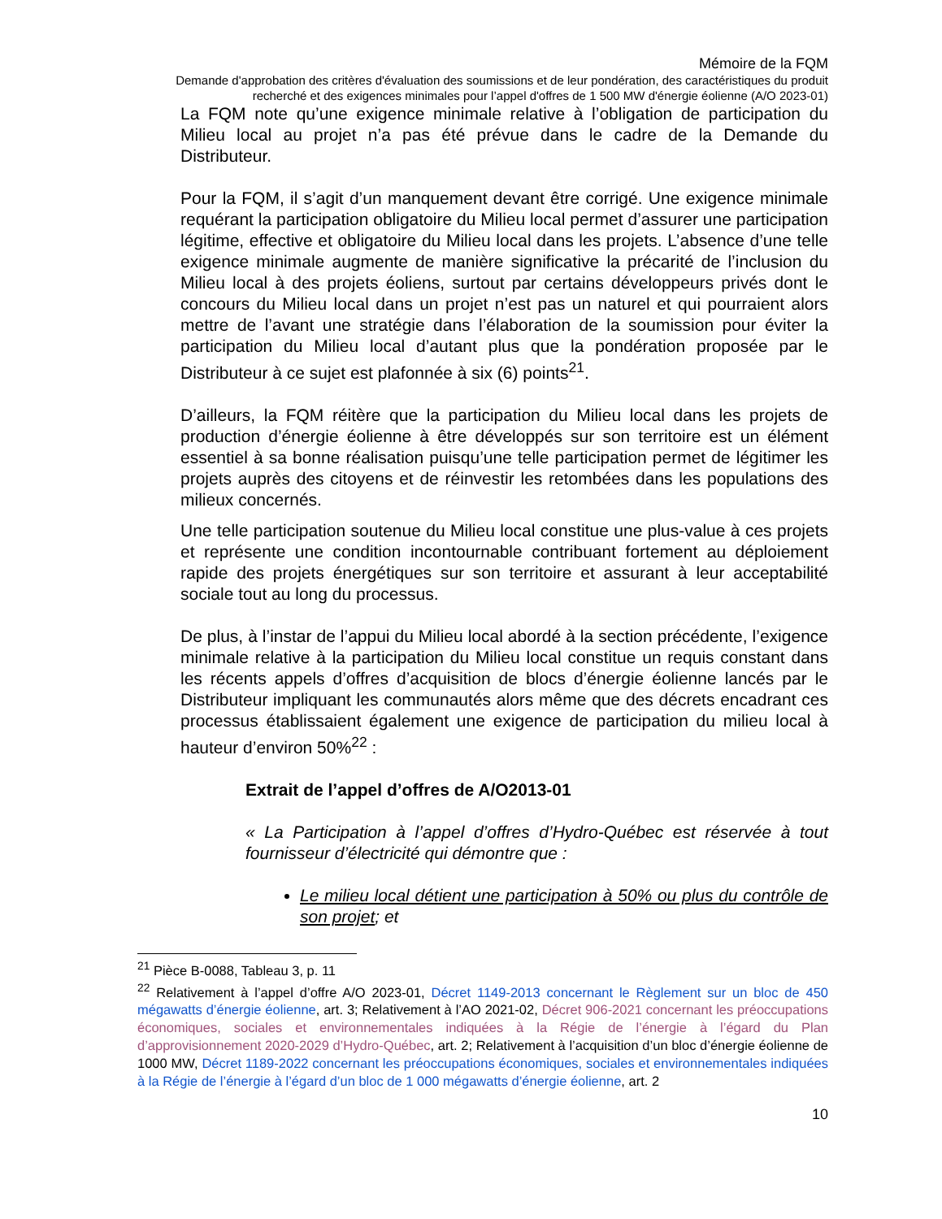Mémoire de la FQM
Demande d'approbation des critères d'évaluation des soumissions et de leur pondération, des caractéristiques du produit recherché et des exigences minimales pour l’appel d'offres de 1 500 MW d'énergie éolienne (A/O 2023-01)
La FQM note qu’une exigence minimale relative à l’obligation de participation du Milieu local au projet n’a pas été prévue dans le cadre de la Demande du Distributeur.
Pour la FQM, il s’agit d’un manquement devant être corrigé. Une exigence minimale requérant la participation obligatoire du Milieu local permet d’assurer une participation légitime, effective et obligatoire du Milieu local dans les projets. L’absence d’une telle exigence minimale augmente de manière significative la précarité de l’inclusion du Milieu local à des projets éoliens, surtout par certains développeurs privés dont le concours du Milieu local dans un projet n’est pas un naturel et qui pourraient alors mettre de l’avant une stratégie dans l’élaboration de la soumission pour éviter la participation du Milieu local d’autant plus que la pondération proposée par le Distributeur à ce sujet est plafonnée à six (6) points<sup>21</sup>.
D’ailleurs, la FQM réitère que la participation du Milieu local dans les projets de production d’énergie éolienne à être développés sur son territoire est un élément essentiel à sa bonne réalisation puisqu’une telle participation permet de légitimer les projets auprès des citoyens et de réinvestir les retombées dans les populations des milieux concernés.
Une telle participation soutenue du Milieu local constitue une plus-value à ces projets et représente une condition incontournable contribuant fortement au déploiement rapide des projets énergétiques sur son territoire et assurant à leur acceptabilité sociale tout au long du processus.
De plus, à l’instar de l’appui du Milieu local abordé à la section précédente, l’exigence minimale relative à la participation du Milieu local constitue un requis constant dans les récents appels d’offres d’acquisition de blocs d’énergie éolienne lancés par le Distributeur impliquant les communautés alors même que des décrets encadrant ces processus établissaient également une exigence de participation du milieu local à hauteur d’environ 50%<sup>22</sup> :
Extrait de l’appel d’offres de A/O2013-01
« La Participation à l’appel d’offres d’Hydro-Québec est réservée à tout fournisseur d’électricité qui démontre que :
Le milieu local détient une participation à 50% ou plus du contrôle de son projet; et
<sup>21</sup> Pièce B-0088, Tableau 3, p. 11
<sup>22</sup> Relativement à l’appel d’offre A/O 2023-01, Décret 1149-2013 concernant le Règlement sur un bloc de 450 mégawatts d’énergie éolienne, art. 3; Relativement à l’AO 2021-02, Décret 906-2021 concernant les préoccupations économiques, sociales et environnementales indiquées à la Régie de l’énergie à l’égard du Plan d’approvisionnement 2020-2029 d’Hydro-Québec, art. 2; Relativement à l’acquisition d’un bloc d’énergie éolienne de 1000 MW, Décret 1189-2022 concernant les préoccupations économiques, sociales et environnementales indiquées à la Régie de l’énergie à l’égard d’un bloc de 1 000 mégawatts d’énergie éolienne, art. 2
10